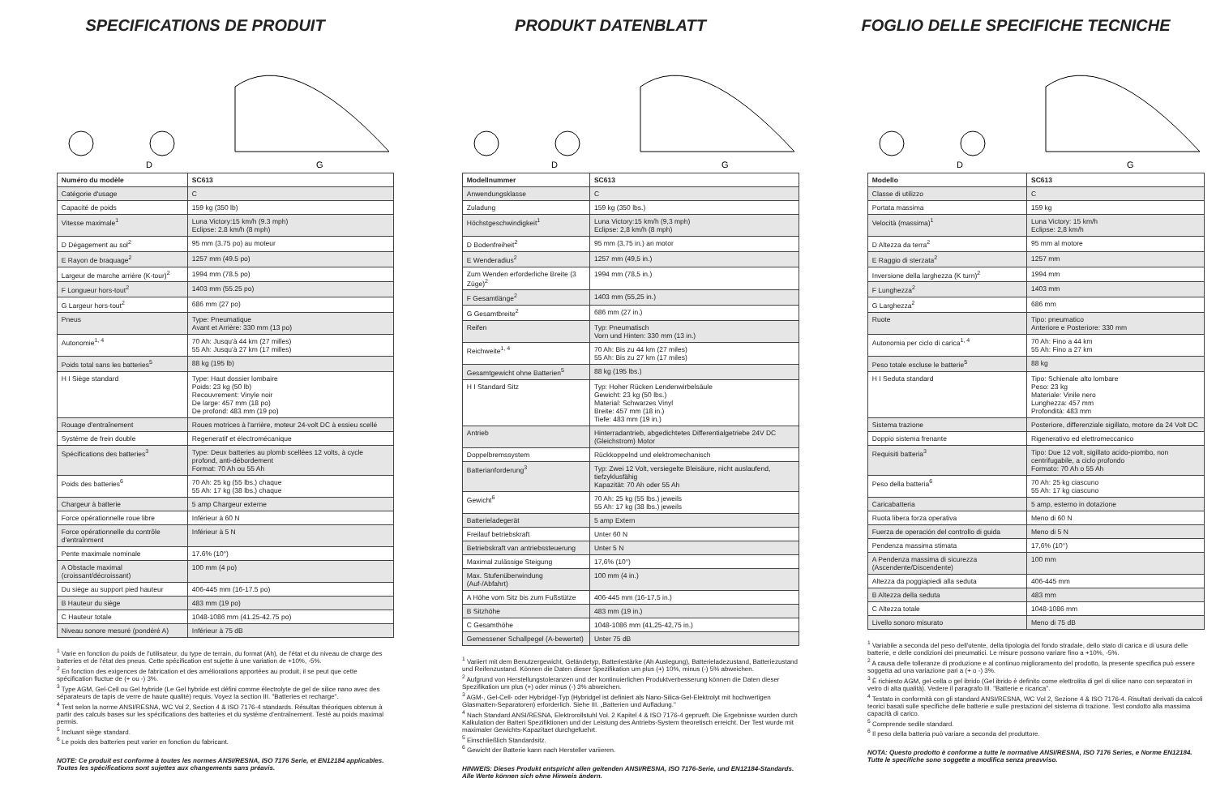SPECIFICATIONS DE PRODUIT
D
G
| Numéro du modèle | SC613 |
| --- | --- |
| Catégorie d'usage | C |
| Capacité de poids | 159 kg (350 lb) |
| Vitesse maximale<sup>1</sup> | Luna Victory:15 km/h (9.3 mph) Eclipse: 2.8 km/h (8 mph) |
| D Dégagement au sol<sup>2</sup> | 95 mm (3.75 po) au moteur |
| E Rayon de braquage<sup>2</sup> | 1257 mm (49.5 po) |
| Largeur de marche arrière (K-tour)<sup>2</sup> | 1994 mm (78.5 po) |
| F Longueur hors-tout<sup>2</sup> | 1403 mm (55.25 po) |
| G Largeur hors-tout<sup>2</sup> | 686 mm (27 po) |
| Pneus | Type: Pneumatique Avant et Arrière: 330 mm (13 po) |
| Autonomie<sup>1, 4</sup> | 70 Ah: Jusqu'à 44 km (27 milles) 55 Ah: Jusqu'à 27 km (17 milles) |
| Poids total sans les batteries<sup>5</sup> | 88 kg (195 lb) |
| H I Siège standard | Type: Haut dossier lombaire Poids: 23 kg (50 lb) Recouvrement: Vinyle noir De large: 457 mm (18 po) De profond: 483 mm (19 po) |
| Rouage d'entraînement | Roues motrices à l'arrière, moteur 24-volt DC à essieu scellé |
| Système de frein double | Regeneratif et électromécanique |
| Spécifications des batteries<sup>3</sup> | Type: Deux batteries au plomb scellées 12 volts, à cycle profond, anti-débordement Format: 70 Ah ou 55 Ah |
| Poids des batteries<sup>6</sup> | 70 Ah: 25 kg (55 lbs.) chaque 55 Ah: 17 kg (38 lbs.) chaque |
| Chargeur à batterie | 5 amp Chargeur externe |
| Force opérationnelle roue libre | Inférieur à 60 N |
| Force opérationnelle du contrôle d'entraînment | Inférieur à 5 N |
| Pente maximale nominale | 17.6% (10°) |
| A Obstacle maximal (croissant/décroissant) | 100 mm (4 po) |
| Du siège au support pied hauteur | 406-445 mm (16-17.5 po) |
| B Hauteur du siège | 483 mm (19 po) |
| C Hauteur totale | 1048-1086 mm (41.25-42.75 po) |
| Niveau sonore mesuré (pondéré A) | Inférieur à 75 dB |
<sup>1</sup> Varie en fonction du poids de l'utilisateur, du type de terrain, du format (Ah), de l'état et du niveau de charge des batteries et de l'état des pneus. Cette spécification est sujette à une variation de +10%, -5%.
<sup>2</sup> En fonction des exigences de fabrication et des améliorations apportées au produit, il se peut que cette spécification fluctue de (+ ou -) 3%.
<sup>3</sup> Type AGM, Gel-Cell ou Gel hybride (Le Gel hybride est défini comme électrolyte de gel de silice nano avec des séparateurs de tapis de verre de haute qualité) requis. Voyez la section III. "Batteries et recharge".
<sup>4</sup> Test selon la norme ANSI/RESNA, WC Vol 2, Section 4 & ISO 7176-4 standards. Résultas théoriques obtenus à partir des calculs bases sur les spécifications des batteries et du système d'entraînement. Testé au poids maximal permis.
<sup>5</sup> Incluant siège standard.
<sup>6</sup> Le poids des batteries peut varier en fonction du fabricant.
NOTE: Ce produit est conforme à toutes les normes ANSI/RESNA, ISO 7176 Serie, et EN12184 applicables. Toutes les spécifications sont sujettes aux changements sans préavis.
PRODUKT DATENBLATT
D
G
| Modellnummer | SC613 |
| --- | --- |
| Anwendungsklasse | C |
| Zuladung | 159 kg (350 lbs.) |
| Höchstgeschwindigkeit<sup>1</sup> | Luna Victory:15 km/h (9,3 mph) Eclipse: 2,8 km/h (8 mph) |
| D Bodenfreiheit<sup>2</sup> | 95 mm (3,75 in.) an motor |
| E Wenderadius<sup>2</sup> | 1257 mm (49,5 in.) |
| Zum Wenden erforderliche Breite (3 Züge)<sup>2</sup> | 1994 mm (78,5 in.) |
| F Gesamtlänge<sup>2</sup> | 1403 mm (55,25 in.) |
| G Gesamtbreite<sup>2</sup> | 686 mm (27 in.) |
| Reifen | Typ: Pneumatisch Vorn und Hinten: 330 mm (13 in.) |
| Reichweite<sup>1, 4</sup> | 70 Ah: Bis zu 44 km (27 miles) 55 Ah: Bis zu 27 km (17 miles) |
| Gesamtgewicht ohne Batterien<sup>5</sup> | 88 kg (195 lbs.) |
| H I Standard Sitz | Typ: Hoher Rücken Lendenwirbelsäule Gewicht: 23 kg (50 lbs.) Material: Schwarzes Vinyl Breite: 457 mm (18 in.) Tiefe: 483 mm (19 in.) |
| Antrieb | Hinterradantrieb, abgedichtetes Differentialgetriebe 24V DC (Gleichstrom) Motor |
| Doppelbremssystem | Rückkoppelnd und elektromechanisch |
| Batterianforderung<sup>3</sup> | Typ: Zwei 12 Volt, versiegelte Bleisäure, nicht auslaufend, tiefzyklusfähig Kapazität: 70 Ah oder 55 Ah |
| Gewicht<sup>6</sup> | 70 Ah: 25 kg (55 lbs.) jeweils 55 Ah: 17 kg (38 lbs.) jeweils |
| Batterieladegerät | 5 amp Extern |
| Freilauf betriebskraft | Unter 60 N |
| Betriebskraft van antriebssteuerung | Unter 5 N |
| Maximal zulässige Steigung | 17,6% (10°) |
| Max. Stufenüberwindung (Auf-/Abfahrt) | 100 mm (4 in.) |
| A Höhe vom Sitz bis zum Fußstütze | 406-445 mm (16-17,5 in.) |
| B Sitzhöhe | 483 mm (19 in.) |
| C Gesamthöhe | 1048-1086 mm (41,25-42,75 in.) |
| Gemessener Schallpegel (A-bewertet) | Unter 75 dB |
<sup>1</sup> Variiert mit dem Benutzergewicht, Geländetyp, Batteriestärke (Ah Auslegung), Batterieladezustand, Batteriezustand und Reifenzustand. Können die Daten dieser Spezifikation um plus (+) 10%, minus (-) 5% abweichen.
<sup>2</sup> Aufgrund von Herstellungstoleranzen und der kontinuierlichen Produktverbesserung können die Daten dieser Spezifikation um plus (+) oder minus (-) 3% abweichen.
<sup>3</sup> AGM-, Gel-Cell- oder Hybridgel-Typ (Hybridgel ist definiert als Nano-Silica-Gel-Elektrolyt mit hochwertigen Glasmatten-Separatoren) erforderlich. Siehe III. „Batterien und Aufladung."
<sup>4</sup> Nach Standard ANSI/RESNA, Elektrorollstuhl Vol. 2 Kapitel 4 & ISO 7176-4 geprueft. Die Ergebnisse wurden durch Kalkulation der Batteri Spezifiktionen und der Leistung des Antriebs-System theoretisch erreicht. Der Test wurde mit maximaler Gewichts-Kapazitaet durchgefuehrt.
<sup>5</sup> Einschließlich Standardsitz.
<sup>6</sup> Gewicht der Batterie kann nach Hersteller variieren.
HINWEIS: Dieses Produkt entspricht allen geltenden ANSI/RESNA, ISO 7176-Serie, und EN12184-Standards. Alle Werte können sich ohne Hinweis ändern.
FOGLIO DELLE SPECIFICHE TECNICHE
D
G
| Modello | SC613 |
| --- | --- |
| Classe di utilizzo | C |
| Portata massima | 159 kg |
| Velocità (massima)<sup>1</sup> | Luna Victory: 15 km/h Eclipse: 2,8 km/h |
| D Altezza da terra<sup>2</sup> | 95 mm al motore |
| E Raggio di sterzata<sup>2</sup> | 1257 mm |
| Inversione della larghezza (K turn)<sup>2</sup> | 1994 mm |
| F Lunghezza<sup>2</sup> | 1403 mm |
| G Larghezza<sup>2</sup> | 686 mm |
| Ruote | Tipo: pneumatico Anteriore e Posteriore: 330 mm |
| Autonomia per ciclo di carica<sup>1, 4</sup> | 70 Ah: Fino a 44 km 55 Ah: Fino a 27 km |
| Peso totale escluse le batterie<sup>5</sup> | 88 kg |
| H I Seduta standard | Tipo: Schienale alto lombare Peso: 23 kg Materiale: Vinile nero Lunghezza: 457 mm Profondità: 483 mm |
| Sistema trazione | Posteriore, differenziale sigillato, motore da 24 Volt DC |
| Doppio sistema frenante | Rigenerativo ed elettromeccanico |
| Requisiti batteria<sup>3</sup> | Tipo: Due 12 volt, sigillato acido-piombo, non centrifugabile, a ciclo profondo Formato: 70 Ah o 55 Ah |
| Peso della batteria<sup>6</sup> | 70 Ah: 25 kg ciascuno 55 Ah: 17 kg ciascuno |
| Caricabatteria | 5 amp, esterno in dotazione |
| Ruota libera forza operativa | Meno di 60 N |
| Fuerza de operación del controllo di guida | Meno di 5 N |
| Pendenza massima stimata | 17,6% (10°) |
| A Pendenza massima di sicurezza (Ascendente/Discendente) | 100 mm |
| Altezza da poggiapiedi alla seduta | 406-445 mm |
| B Altezza della seduta | 483 mm |
| C Altezza totale | 1048-1086 mm |
| Livello sonoro misurato | Meno di 75 dB |
<sup>1</sup> Variabile a seconda del peso dell'utente, della tipologia del fondo stradale, dello stato di carica e di usura delle batterie, e delle condizioni dei pneumatici. Le misure possono variare fino a +10%, -5%.
<sup>2</sup> A causa delle tolleranze di produzione e al continuo miglioramento del prodotto, la presente specifica può essere soggetta ad una variazione pari a (+ o -) 3%.
<sup>3</sup> È richiesto AGM, gel-cella o gel ibrido (Gel ibrido è definito come elettrolita di gel di silice nano con separatori in vetro di alta qualità). Vedere il paragrafo III. "Batterie e ricarica".
<sup>4</sup> Testato in conformità con gli standard ANSI/RESNA, WC Vol 2, Sezione 4 & ISO 7176-4. Risultati derivati da calcoli teorici basati sulle specifiche delle batterie e sulle prestazioni del sistema di trazione. Test condotto alla massima capacità di carico.
<sup>5</sup> Comprende sedile standard.
<sup>6</sup> Il peso della batteria può variare a seconda del produttore.
NOTA: Questo prodotto è conforme a tutte le normative ANSI/RESNA, ISO 7176 Series, e Norme EN12184. Tutte le specifiche sono soggette a modifica senza preavviso.